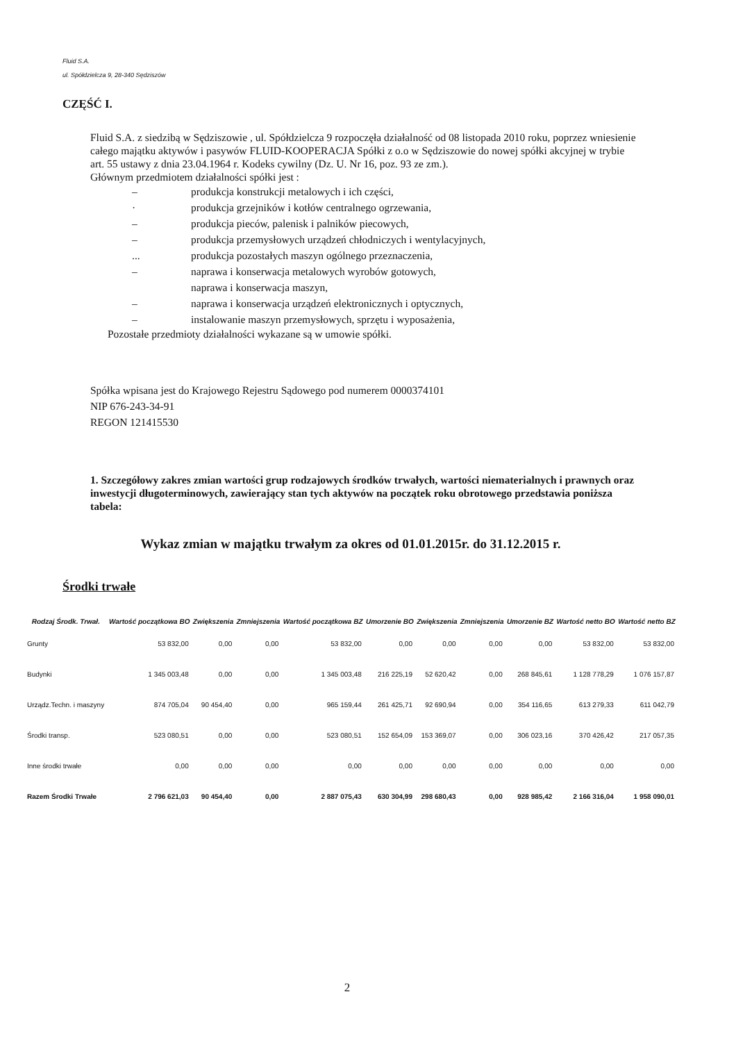Fluid S.A.
ul. Spółdzielcza 9, 28-340 Sędziszów
CZĘŚĆ I.
Fluid S.A. z siedzibą w Sędziszowie , ul. Spółdzielcza 9 rozpoczęła działalność od 08 listopada 2010 roku, poprzez wniesienie całego majątku aktywów i pasywów FLUID-KOOPERACJA Spółki z o.o w Sędziszowie do nowej spółki akcyjnej w trybie art. 55 ustawy z dnia 23.04.1964 r. Kodeks cywilny (Dz. U. Nr 16, poz. 93 ze zm.).
Głównym przedmiotem działalności spółki jest :
– produkcja konstrukcji metalowych i ich części,
· produkcja grzejników i kotłów centralnego ogrzewania,
– produkcja pieców, palenisk i palników piecowych,
– produkcja przemysłowych urządzeń chłodniczych i wentylacyjnych,
... produkcja pozostałych maszyn ogólnego przeznaczenia,
– naprawa i konserwacja metalowych wyrobów gotowych,
naprawa i konserwacja maszyn,
– naprawa i konserwacja urządzeń elektronicznych i optycznych,
– instalowanie maszyn przemysłowych, sprzętu i wyposażenia,
Pozostałe przedmioty działalności wykazane są w umowie spółki.
Spółka wpisana jest do Krajowego Rejestru Sądowego pod numerem 0000374101
NIP 676-243-34-91
REGON 121415530
1. Szczegółowy zakres zmian wartości grup rodzajowych środków trwałych, wartości niematerialnych i prawnych oraz inwestycji długoterminowych, zawierający stan tych aktywów na początek roku obrotowego przedstawia poniższa tabela:
Wykaz zmian w majątku trwałym za okres od 01.01.2015r. do 31.12.2015 r.
Środki trwałe
| Rodzaj Środk. Trwał. | Wartość początkowa BO | Zwiększenia | Zmniejszenia | Wartość początkowa BZ | Umorzenie BO | Zwiększenia | Zmniejszenia | Umorzenie BZ | Wartość netto BO | Wartość netto BZ |
| --- | --- | --- | --- | --- | --- | --- | --- | --- | --- | --- |
| Grunty | 53 832,00 | 0,00 | 0,00 | 53 832,00 | 0,00 | 0,00 | 0,00 | 0,00 | 53 832,00 | 53 832,00 |
| Budynki | 1 345 003,48 | 0,00 | 0,00 | 1 345 003,48 | 216 225,19 | 52 620,42 | 0,00 | 268 845,61 | 1 128 778,29 | 1 076 157,87 |
| Urządz.Techn. i maszyny | 874 705,04 | 90 454,40 | 0,00 | 965 159,44 | 261 425,71 | 92 690,94 | 0,00 | 354 116,65 | 613 279,33 | 611 042,79 |
| Środki transp. | 523 080,51 | 0,00 | 0,00 | 523 080,51 | 152 654,09 | 153 369,07 | 0,00 | 306 023,16 | 370 426,42 | 217 057,35 |
| Inne środki trwałe | 0,00 | 0,00 | 0,00 | 0,00 | 0,00 | 0,00 | 0,00 | 0,00 | 0,00 | 0,00 |
| Razem Środki Trwałe | 2 796 621,03 | 90 454,40 | 0,00 | 2 887 075,43 | 630 304,99 | 298 680,43 | 0,00 | 928 985,42 | 2 166 316,04 | 1 958 090,01 |
2